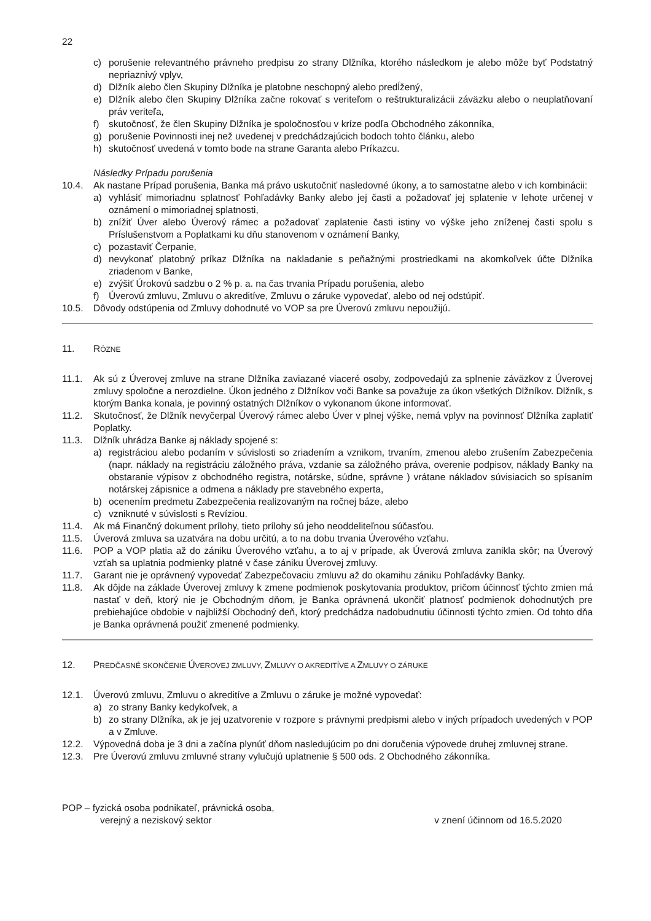22
c) porušenie relevantného právneho predpisu zo strany Dlžníka, ktorého následkom je alebo môže byť Podstatný nepriaznivý vplyv,
d) Dlžník alebo člen Skupiny Dlžníka je platobne neschopný alebo predĺžený,
e) Dlžník alebo člen Skupiny Dlžníka začne rokovať s veriteľom o reštrukturalizácii záväzku alebo o neuplatňovaní práv veriteľa,
f) skutočnosť, že člen Skupiny Dlžníka je spoločnosťou v kríze podľa Obchodného zákonníka,
g) porušenie Povinnosti inej než uvedenej v predchádzajúcich bodoch tohto článku, alebo
h) skutočnosť uvedená v tomto bode na strane Garanta alebo Príkazcu.
Následky Prípadu porušenia
10.4. Ak nastane Prípad porušenia, Banka má právo uskutočniť nasledovné úkony, a to samostatne alebo v ich kombinácii:
a) vyhlásiť mimoriadnu splatnosť Pohľadávky Banky alebo jej časti a požadovať jej splatenie v lehote určenej v oznámení o mimoriadnej splatnosti,
b) znížiť Úver alebo Úverový rámec a požadovať zaplatenie časti istiny vo výške jeho zníženej časti spolu s Príslušenstvom a Poplatkami ku dňu stanovenom v oznámení Banky,
c) pozastaviť Čerpanie,
d) nevykonať platobný príkaz Dlžníka na nakladanie s peňažnými prostriedkami na akomkoľvek účte Dlžníka zriadenom v Banke,
e) zvýšiť Úrokovú sadzbu o 2 % p. a. na čas trvania Prípadu porušenia, alebo
f) Úverovú zmluvu, Zmluvu o akreditíve, Zmluvu o záruke vypovedať, alebo od nej odstúpiť.
10.5. Dôvody odstúpenia od Zmluvy dohodnuté vo VOP sa pre Úverovú zmluvu nepoužijú.
11. RÔZNE
11.1. Ak sú z Úverovej zmluve na strane Dlžníka zaviazané viaceré osoby, zodpovedajú za splnenie záväzkov z Úverovej zmluvy spoločne a nerozdielne. Úkon jedného z Dlžníkov voči Banke sa považuje za úkon všetkých Dlžníkov. Dlžník, s ktorým Banka konala, je povinný ostatných Dlžníkov o vykonanom úkone informovať.
11.2. Skutočnosť, že Dlžník nevyčerpal Úverový rámec alebo Úver v plnej výške, nemá vplyv na povinnosť Dlžníka zaplatiť Poplatky.
11.3. Dlžník uhrádza Banke aj náklady spojené s:
a) registráciou alebo podaním v súvislosti so zriadením a vznikom, trvaním, zmenou alebo zrušením Zabezpečenia (napr. náklady na registráciu záložného práva, vzdanie sa záložného práva, overenie podpisov, náklady Banky na obstaranie výpisov z obchodného registra, notárske, súdne, správne ) vrátane nákladov súvisiacich so spísaním notárskej zápisnice a odmena a náklady pre stavebného experta,
b) ocenením predmetu Zabezpečenia realizovaným na ročnej báze, alebo
c) vzniknuté v súvislosti s Revíziou.
11.4. Ak má Finančný dokument prílohy, tieto prílohy sú jeho neoddeliteľnou súčasťou.
11.5. Úverová zmluva sa uzatvára na dobu určitú, a to na dobu trvania Úverového vzťahu.
11.6. POP a VOP platia až do zániku Úverového vzťahu, a to aj v prípade, ak Úverová zmluva zanikla skôr; na Úverový vzťah sa uplatnia podmienky platné v čase zániku Úverovej zmluvy.
11.7. Garant nie je oprávnený vypovedať Zabezpečovaciu zmluvu až do okamihu zániku Pohľadávky Banky.
11.8. Ak dôjde na základe Úverovej zmluvy k zmene podmienok poskytovania produktov, pričom účinnosť týchto zmien má nastať v deň, ktorý nie je Obchodným dňom, je Banka oprávnená ukončiť platnosť podmienok dohodnutých pre prebiehajúce obdobie v najbližší Obchodný deň, ktorý predchádza nadobudnutiu účinnosti týchto zmien. Od tohto dňa je Banka oprávnená použiť zmenené podmienky.
12. PREDČASNÉ SKONČENIE ÚVEROVEJ ZMLUVY, ZMLUVY O AKREDITÍVE A ZMLUVY O ZÁRUKE
12.1. Úverovú zmluvu, Zmluvu o akreditíve a Zmluvu o záruke je možné vypovedať:
a) zo strany Banky kedykoľvek, a
b) zo strany Dlžníka, ak je jej uzatvorenie v rozpore s právnymi predpismi alebo v iných prípadoch uvedených v POP a v Zmluve.
12.2. Výpovedná doba je 3 dni a začína plynúť dňom nasledujúcim po dni doručenia výpovede druhej zmluvnej strane.
12.3. Pre Úverovú zmluvu zmluvné strany vylučujú uplatnenie § 500 ods. 2 Obchodného zákonníka.
POP – fyzická osoba podnikateľ, právnická osoba,
verejný a neziskový sektor v znení účinnom od 16.5.2020